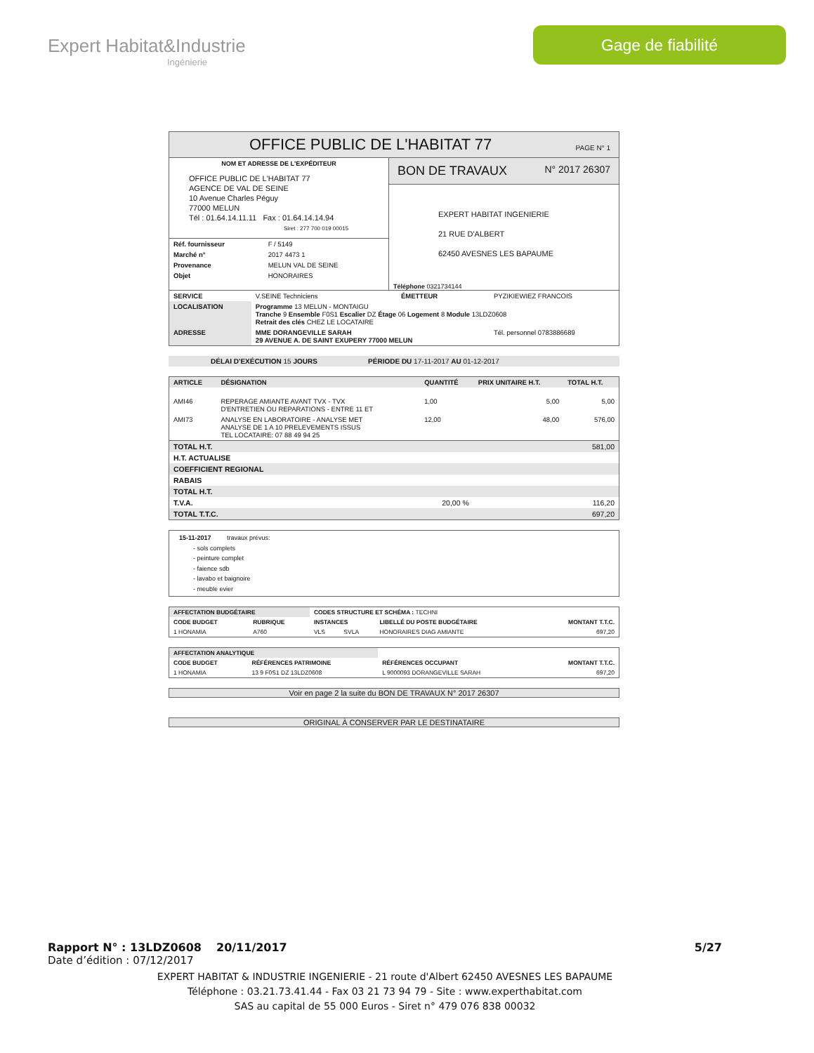Expert Habitat&Industrie
Ingénierie
Gage de fiabilité
OFFICE PUBLIC DE L'HABITAT 77 PAGE N° 1
NOM ET ADRESSE DE L'EXPÉDITEUR
OFFICE PUBLIC DE L'HABITAT 77
AGENCE DE VAL DE SEINE
10 Avenue Charles Péguy
77000 MELUN
Tél : 01.64.14.11.11 Fax : 01.64.14.14.94
Siret : 277 700 019 00015
| Réf. fournisseur | F / 5149 |
| Marché n° | 2017 4473 1 |
| Provenance | MELUN VAL DE SEINE |
| Objet | HONORAIRES |
BON DE TRAVAUX N° 2017 26307
EXPERT HABITAT INGENIERIE
21 RUE D'ALBERT
62450 AVESNES LES BAPAUME
Téléphone 0321734144
| SERVICE | V.SEINE Techniciens | ÉMETTEUR | PYZIKIEWIEZ FRANCOIS | |
| LOCALISATION | Programme 13 MELUN - MONTAIGU Tranche 9 Ensemble F0S1 Escalier DZ Étage 06 Logement 8 Module 13LDZ0608 Retrait des clés CHEZ LE LOCATAIRE | | | |
| ADRESSE | MME DORANGEVILLE SARAH 29 AVENUE A. DE SAINT EXUPERY 77000 MELUN | | | Tél. personnel 0783886689 |
DÉLAI D'EXÉCUTION 15 JOURS PÉRIODE DU 17-11-2017 AU 01-12-2017
| ARTICLE | DÉSIGNATION | QUANTITÉ | PRIX UNITAIRE H.T. | TOTAL H.T. |
| --- | --- | --- | --- | --- |
| AMI46 | REPERAGE AMIANTE AVANT TVX - TVX D'ENTRETIEN OU REPARATIONS - ENTRE 11 ET | 1,00 | 5,00 | 5,00 |
| AMI73 | ANALYSE EN LABORATOIRE - ANALYSE MET ANALYSE DE 1 A 10 PRELEVEMENTS ISSUS TEL LOCATAIRE: 07 88 49 94 25 | 12,00 | 48,00 | 576,00 |
| TOTAL H.T. | | 581,00 |
| H.T. ACTUALISE | | |
| COEFFICIENT REGIONAL | | |
| RABAIS | | |
| TOTAL H.T. | | |
| T.V.A. | 20,00 % | 116,20 |
| TOTAL T.T.C. | | 697,20 |
15-11-2017 travaux prévus:
- sols complets
- peinture complet
- faience sdb
- lavabo et baignoire
- meuble evier
| AFFECTATION BUDGÉTAIRE | | CODES STRUCTURE ET SCHÉMA : TECHNI | | | |
| --- | --- | --- | --- | --- | --- |
| CODE BUDGET | RUBRIQUE | INSTANCES | | LIBELLÉ DU POSTE BUDGÉTAIRE | MONTANT T.T.C. |
| 1 HONAMIA | A760 | VLS | SVLA | HONORAIRES DIAG AMIANTE | 697,20 |
| AFFECTATION ANALYTIQUE | | | |
| --- | --- | --- | --- |
| CODE BUDGET | RÉFÉRENCES PATRIMOINE | RÉFÉRENCES OCCUPANT | MONTANT T.T.C. |
| 1 HONAMIA | 13 9 F0S1 DZ 13LDZ0608 | L 9000093 DORANGEVILLE SARAH | 697,20 |
Voir en page 2 la suite du BON DE TRAVAUX N° 2017 26307
ORIGINAL À CONSERVER PAR LE DESTINATAIRE
Rapport N° : 13LDZ0608 20/11/2017 5/27
Date d’édition : 07/12/2017
EXPERT HABITAT & INDUSTRIE INGENIERIE - 21 route d'Albert 62450 AVESNES LES BAPAUME
Téléphone : 03.21.73.41.44 - Fax 03 21 73 94 79 - Site : www.experthabitat.com
SAS au capital de 55 000 Euros - Siret n° 479 076 838 00032